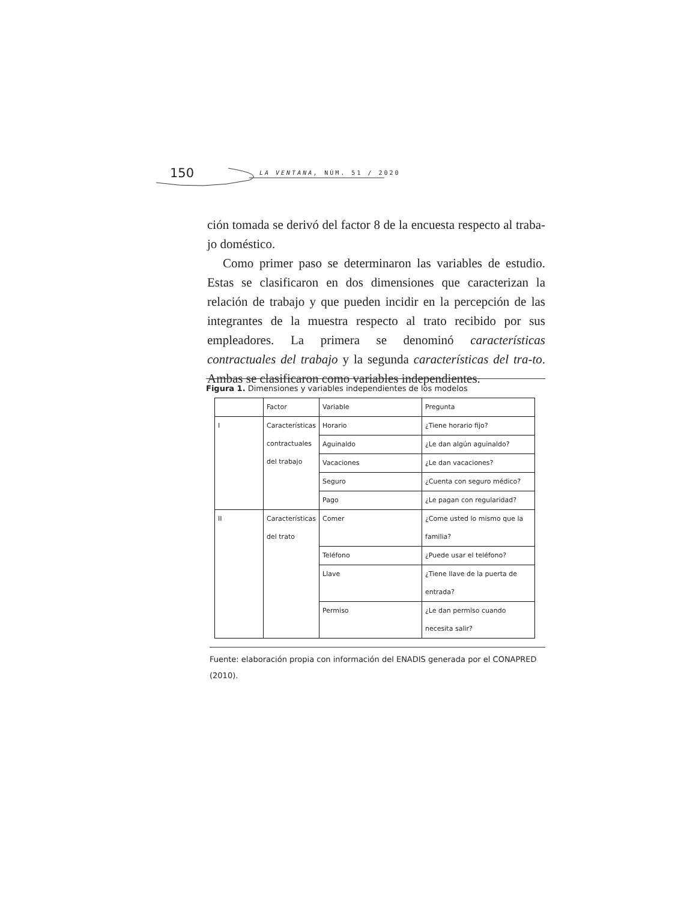150 LA VENTANA, NÚM. 51 / 2020
ción tomada se derivó del factor 8 de la encuesta respecto al traba-jo doméstico.
Como primer paso se determinaron las variables de estudio. Estas se clasificaron en dos dimensiones que caracterizan la relación de trabajo y que pueden incidir en la percepción de las integrantes de la muestra respecto al trato recibido por sus empleadores. La primera se denominó características contractuales del trabajo y la segunda características del tra-to. Ambas se clasificaron como variables independientes.
Figura 1. Dimensiones y variables independientes de los modelos
| | Factor | Variable | Pregunta |
| I | Características contractuales del trabajo | Horario | ¿Tiene horario fijo? |
| | | Aguinaldo | ¿Le dan algún aguinaldo? |
| | | Vacaciones | ¿Le dan vacaciones? |
| | | Seguro | ¿Cuenta con seguro médico? |
| | | Pago | ¿Le pagan con regularidad? |
| II | Características del trato | Comer | ¿Come usted lo mismo que la familia? |
| | | Teléfono | ¿Puede usar el teléfono? |
| | | Llave | ¿Tiene llave de la puerta de entrada? |
| | | Permiso | ¿Le dan permiso cuando necesita salir? |
Fuente: elaboración propia con información del ENADIS generada por el CONAPRED (2010).